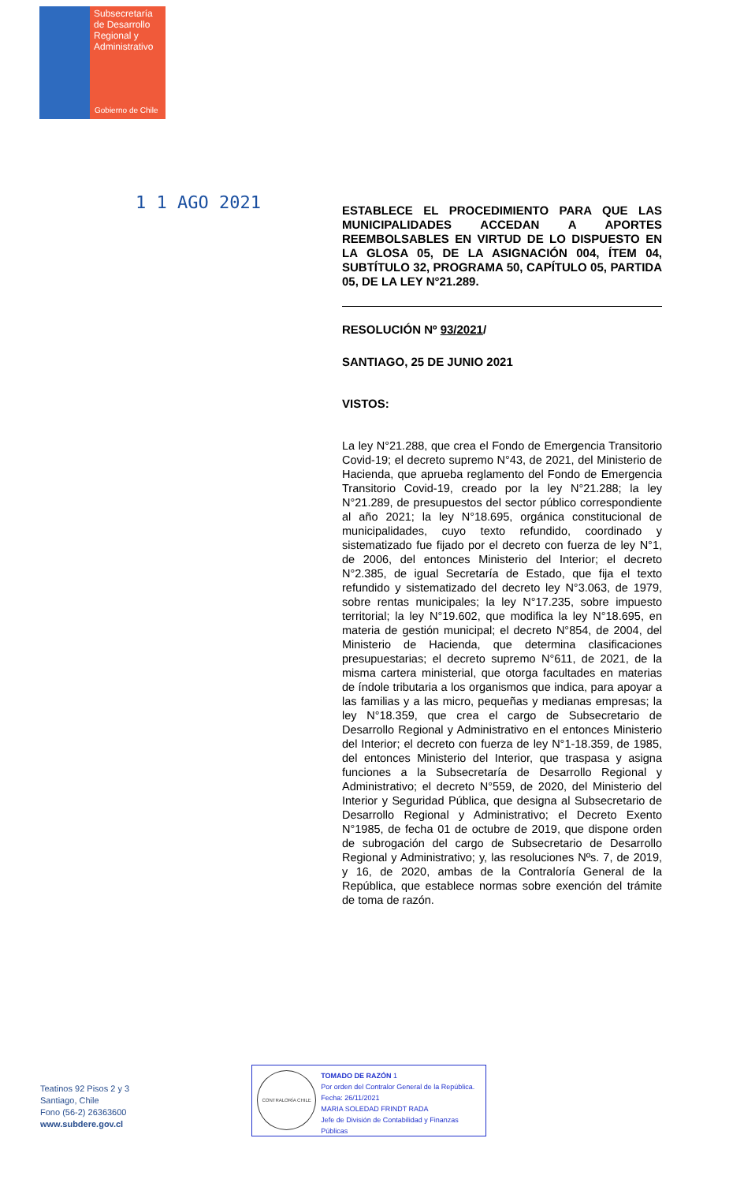Subsecretaría de Desarrollo Regional y Administrativo
Gobierno de Chile
1 1 AGO 2021
ESTABLECE EL PROCEDIMIENTO PARA QUE LAS MUNICIPALIDADES ACCEDAN A APORTES REEMBOLSABLES EN VIRTUD DE LO DISPUESTO EN LA GLOSA 05, DE LA ASIGNACIÓN 004, ÍTEM 04, SUBTÍTULO 32, PROGRAMA 50, CAPÍTULO 05, PARTIDA 05, DE LA LEY N°21.289.
RESOLUCIÓN Nº 93/2021/
SANTIAGO, 25 DE JUNIO 2021
VISTOS:
La ley N°21.288, que crea el Fondo de Emergencia Transitorio Covid-19; el decreto supremo N°43, de 2021, del Ministerio de Hacienda, que aprueba reglamento del Fondo de Emergencia Transitorio Covid-19, creado por la ley N°21.288; la ley N°21.289, de presupuestos del sector público correspondiente al año 2021; la ley N°18.695, orgánica constitucional de municipalidades, cuyo texto refundido, coordinado y sistematizado fue fijado por el decreto con fuerza de ley N°1, de 2006, del entonces Ministerio del Interior; el decreto N°2.385, de igual Secretaría de Estado, que fija el texto refundido y sistematizado del decreto ley N°3.063, de 1979, sobre rentas municipales; la ley N°17.235, sobre impuesto territorial; la ley N°19.602, que modifica la ley N°18.695, en materia de gestión municipal; el decreto N°854, de 2004, del Ministerio de Hacienda, que determina clasificaciones presupuestarias; el decreto supremo N°611, de 2021, de la misma cartera ministerial, que otorga facultades en materias de índole tributaria a los organismos que indica, para apoyar a las familias y a las micro, pequeñas y medianas empresas; la ley N°18.359, que crea el cargo de Subsecretario de Desarrollo Regional y Administrativo en el entonces Ministerio del Interior; el decreto con fuerza de ley N°1-18.359, de 1985, del entonces Ministerio del Interior, que traspasa y asigna funciones a la Subsecretaría de Desarrollo Regional y Administrativo; el decreto N°559, de 2020, del Ministerio del Interior y Seguridad Pública, que designa al Subsecretario de Desarrollo Regional y Administrativo; el Decreto Exento N°1985, de fecha 01 de octubre de 2019, que dispone orden de subrogación del cargo de Subsecretario de Desarrollo Regional y Administrativo; y, las resoluciones Nºs. 7, de 2019, y 16, de 2020, ambas de la Contraloría General de la República, que establece normas sobre exención del trámite de toma de razón.
Teatinos 92 Pisos 2 y 3
Santiago, Chile
Fono (56-2) 26363600
www.subdere.gov.cl
CONTRALORÍA CHILE
TOMADO DE RAZÓN 1
Por orden del Contralor General de la República.
Fecha: 26/11/2021
MARIA SOLEDAD FRINDT RADA
Jefe de División de Contabilidad y Finanzas Públicas